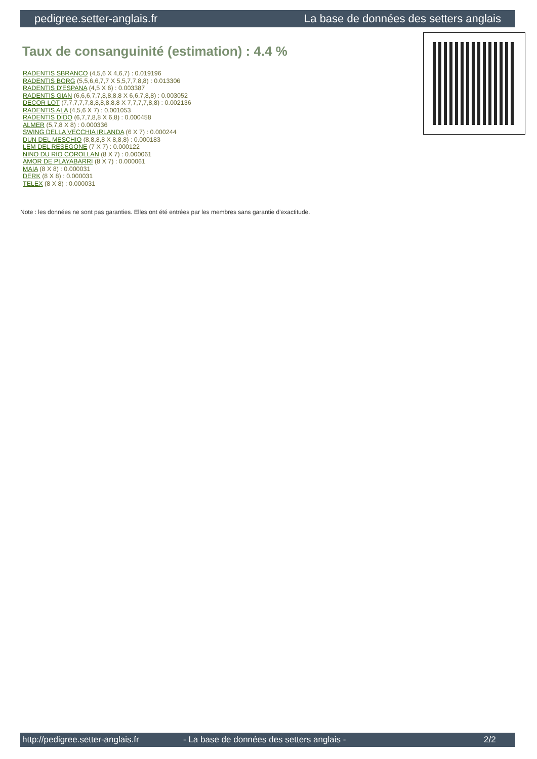pedigree.setter-anglais.fr La base de données des setters anglais
Taux de consanguinité (estimation) : 4.4 %
RADENTIS SBRANCO (4,5,6 X 4,6,7) : 0.019196
RADENTIS BORG (5,5,6,6,7,7 X 5,5,7,7,8,8) : 0.013306
RADENTIS D'ESPANA (4,5 X 6) : 0.003387
RADENTIS GIAN (6,6,6,7,7,8,8,8,8 X 6,6,7,8,8) : 0.003052
DECOR LOT (7,7,7,7,7,8,8,8,8,8,8 X 7,7,7,7,8,8) : 0.002136
RADENTIS ALA (4,5,6 X 7) : 0.001053
RADENTIS DIDO (6,7,7,8,8 X 6,8) : 0.000458
ALMER (5,7,8 X 8) : 0.000336
SWING DELLA VECCHIA IRLANDA (6 X 7) : 0.000244
DUN DEL MESCHIO (8,8,8,8 X 8,8,8) : 0.000183
LEM DEL RESEGONE (7 X 7) : 0.000122
NINO DU RIO COROLLAN (8 X 7) : 0.000061
AMOR DE PLAYABARRI (8 X 7) : 0.000061
MAIA (8 X 8) : 0.000031
DERK (8 X 8) : 0.000031
TELEX (8 X 8) : 0.000031
Note : les données ne sont pas garanties. Elles ont été entrées par les membres sans garantie d'exactitude.
http://pedigree.setter-anglais.fr - La base de données des setters anglais - 2/2